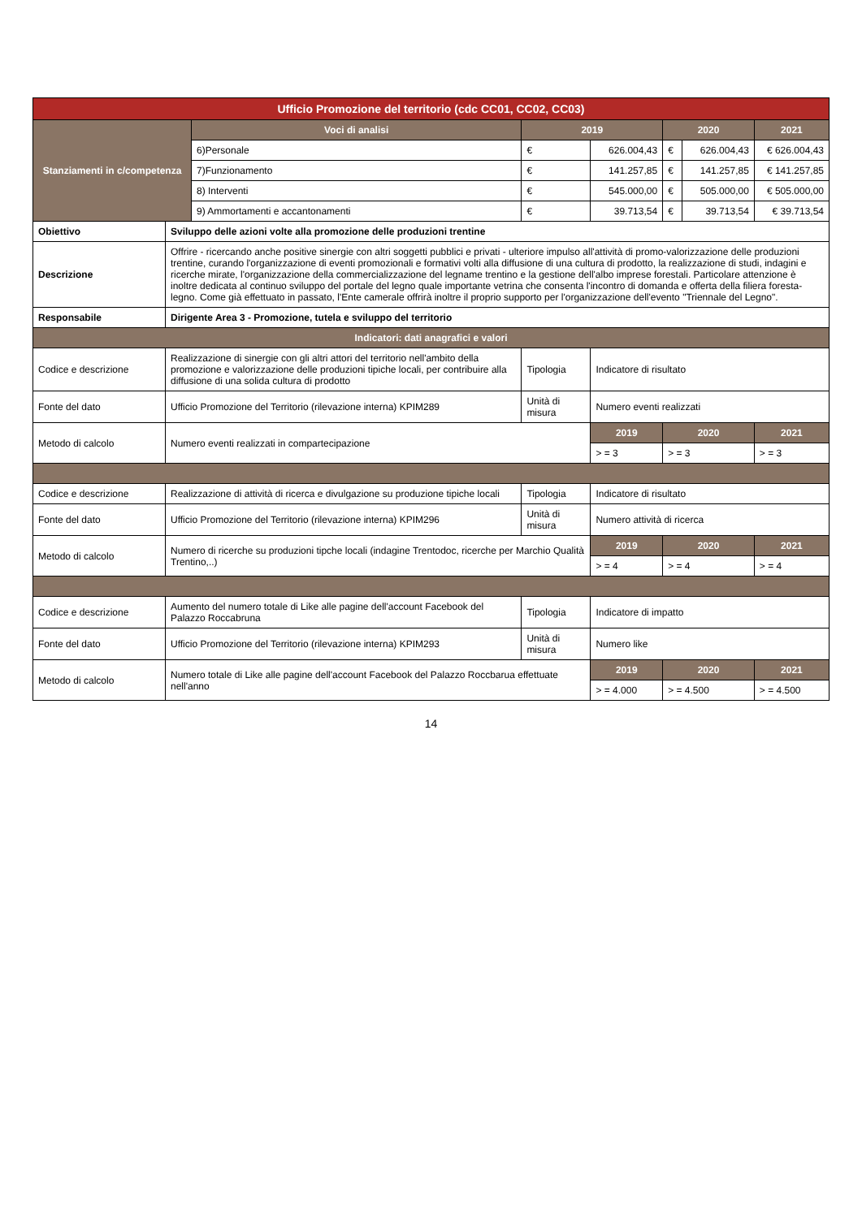| Ufficio Promozione del territorio (cdc CC01, CC02, CC03) | | | | | | | |
| --- | --- | --- | --- | --- | --- | --- | --- |
| Stanziamenti in c/competenza | | Voci di analisi | 2019 | | 2020 | | 2021 |
| | | 6)Personale | € | 626.004,43 | € | 626.004,43 | € 626.004,43 |
| | | 7)Funzionamento | € | 141.257,85 | € | 141.257,85 | € 141.257,85 |
| | | 8) Interventi | € | 545.000,00 | € | 505.000,00 | € 505.000,00 |
| | | 9) Ammortamenti e accantonamenti | € | 39.713,54 | € | 39.713,54 | € 39.713,54 |
| Obiettivo | Sviluppo delle azioni volte alla promozione delle produzioni trentine | | | | | | |
| Descrizione | Offrire - ricercando anche positive sinergie con altri soggetti pubblici e privati - ulteriore impulso all'attività di promo-valorizzazione delle produzioni trentine, curando l'organizzazione di eventi promozionali e formativi volti alla diffusione di una cultura di prodotto, la realizzazione di studi, indagini e ricerche mirate, l'organizzazione della commercializzazione del legname trentino e la gestione dell'albo imprese forestali. Particolare attenzione è inoltre dedicata al continuo sviluppo del portale del legno quale importante vetrina che consenta l'incontro di domanda e offerta della filiera foresta-legno. Come già effettuato in passato, l'Ente camerale offrirà inoltre il proprio supporto per l'organizzazione dell'evento "Triennale del Legno". | | | | | | |
| Responsabile | Dirigente Area 3 - Promozione, tutela e sviluppo del territorio | | | | | | |
| Indicatori: dati anagrafici e valori | | | | | | | |
| Codice e descrizione | Realizzazione di sinergie con gli altri attori del territorio nell'ambito della promozione e valorizzazione delle produzioni tipiche locali, per contribuire alla diffusione di una solida cultura di prodotto | | Tipologia | Indicatore di risultato | | | |
| Fonte del dato | Ufficio Promozione del Territorio (rilevazione interna) KPIM289 | | Unità di misura | Numero eventi realizzati | | | |
| Metodo di calcolo | Numero eventi realizzati in compartecipazione | | | 2019 | 2020 | | 2021 |
| | | | | > = 3 | > = 3 | | > = 3 |
| Codice e descrizione | Realizzazione di attività di ricerca e divulgazione su produzione tipiche locali | | Tipologia | Indicatore di risultato | | | |
| Fonte del dato | Ufficio Promozione del Territorio (rilevazione interna) KPIM296 | | Unità di misura | Numero attività di ricerca | | | |
| Metodo di calcolo | Numero di ricerche su produzioni tipche locali (indagine Trentodoc, ricerche per Marchio Qualità Trentino,..) | | | 2019 | 2020 | | 2021 |
| | | | | > = 4 | > = 4 | | > = 4 |
| Codice e descrizione | Aumento del numero totale di Like alle pagine dell'account Facebook del Palazzo Roccabruna | | Tipologia | Indicatore di impatto | | | |
| Fonte del dato | Ufficio Promozione del Territorio (rilevazione interna) KPIM293 | | Unità di misura | Numero like | | | |
| Metodo di calcolo | Numero totale di Like alle pagine dell'account Facebook del Palazzo Roccbarua effettuate nell'anno | | | 2019 | 2020 | | 2021 |
| | | | | > = 4.000 | > = 4.500 | | > = 4.500 |
14